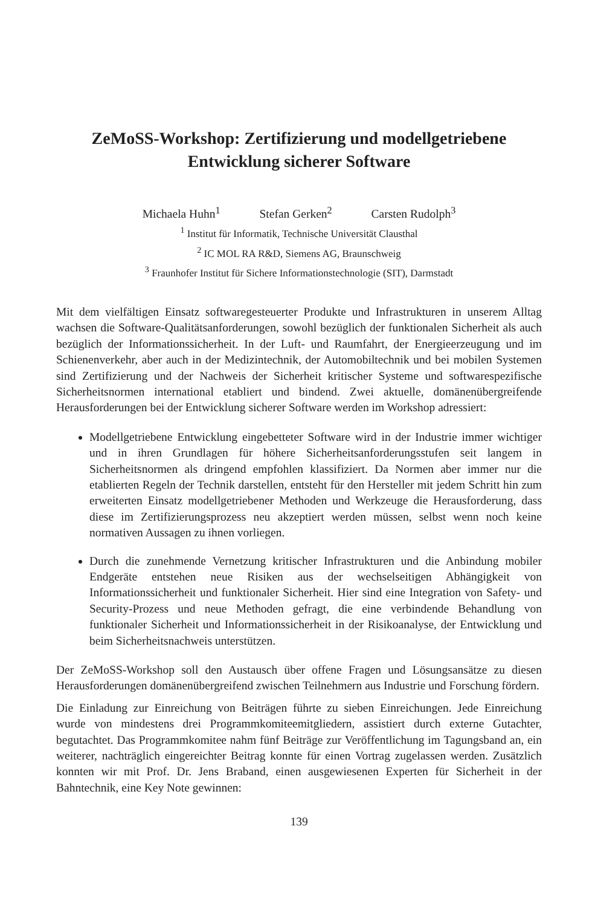ZeMoSS-Workshop: Zertifizierung und modellgetriebene
Entwicklung sicherer Software
Michaela Huhn<sup>1</sup> Stefan Gerken<sup>2</sup> Carsten Rudolph<sup>3</sup>
<sup>1</sup> Institut für Informatik, Technische Universität Clausthal
<sup>2</sup> IC MOL RA R&D, Siemens AG, Braunschweig
<sup>3</sup> Fraunhofer Institut für Sichere Informationstechnologie (SIT), Darmstadt
Mit dem vielfältigen Einsatz softwaregesteuerter Produkte und Infrastrukturen in unserem Alltag wachsen die Software-Qualitätsanforderungen, sowohl bezüglich der funktionalen Sicherheit als auch bezüglich der Informationssicherheit. In der Luft- und Raumfahrt, der Energieerzeugung und im Schienenverkehr, aber auch in der Medizintechnik, der Automobiltechnik und bei mobilen Systemen sind Zertifizierung und der Nachweis der Sicherheit kritischer Systeme und softwarespezifische Sicherheitsnormen international etabliert und bindend. Zwei aktuelle, domänenübergreifende Herausforderungen bei der Entwicklung sicherer Software werden im Workshop adressiert:
Modellgetriebene Entwicklung eingebetteter Software wird in der Industrie immer wichtiger und in ihren Grundlagen für höhere Sicherheitsanforderungsstufen seit langem in Sicherheitsnormen als dringend empfohlen klassifiziert. Da Normen aber immer nur die etablierten Regeln der Technik darstellen, entsteht für den Hersteller mit jedem Schritt hin zum erweiterten Einsatz modellgetriebener Methoden und Werkzeuge die Herausforderung, dass diese im Zertifizierungsprozess neu akzeptiert werden müssen, selbst wenn noch keine normativen Aussagen zu ihnen vorliegen.
Durch die zunehmende Vernetzung kritischer Infrastrukturen und die Anbindung mobiler Endgeräte entstehen neue Risiken aus der wechselseitigen Abhängigkeit von Informationssicherheit und funktionaler Sicherheit. Hier sind eine Integration von Safety- und Security-Prozess und neue Methoden gefragt, die eine verbindende Behandlung von funktionaler Sicherheit und Informationssicherheit in der Risikoanalyse, der Entwicklung und beim Sicherheitsnachweis unterstützen.
Der ZeMoSS-Workshop soll den Austausch über offene Fragen und Lösungsansätze zu diesen Herausforderungen domänenübergreifend zwischen Teilnehmern aus Industrie und Forschung fördern.
Die Einladung zur Einreichung von Beiträgen führte zu sieben Einreichungen. Jede Einreichung wurde von mindestens drei Programmkomiteemitgliedern, assistiert durch externe Gutachter, begutachtet. Das Programmkomitee nahm fünf Beiträge zur Veröffentlichung im Tagungsband an, ein weiterer, nachträglich eingereichter Beitrag konnte für einen Vortrag zugelassen werden. Zusätzlich konnten wir mit Prof. Dr. Jens Braband, einen ausgewiesenen Experten für Sicherheit in der Bahntechnik, eine Key Note gewinnen:
139